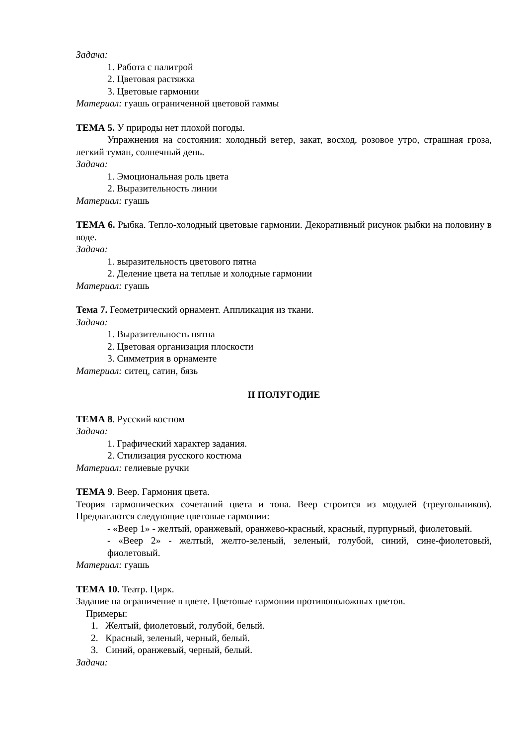Задача:
1. Работа с палитрой
2. Цветовая растяжка
3. Цветовые гармонии
Материал: гуашь ограниченной цветовой гаммы
ТЕМА 5. У природы нет плохой погоды.
Упражнения на состояния: холодный ветер, закат, восход, розовое утро, страшная гроза, легкий туман, солнечный день.
Задача:
1. Эмоциональная роль цвета
2. Выразительность линии
Материал: гуашь
ТЕМА 6. Рыбка. Тепло-холодный цветовые гармонии. Декоративный рисунок рыбки на половину в воде.
Задача:
1. выразительность цветового пятна
2. Деление цвета на теплые и холодные гармонии
Материал: гуашь
Тема 7. Геометрический орнамент. Аппликация из ткани.
Задача:
1. Выразительность пятна
2. Цветовая организация плоскости
3. Симметрия в орнаменте
Материал: ситец, сатин, бязь
II ПОЛУГОДИЕ
ТЕМА 8. Русский костюм
Задача:
1. Графический характер задания.
2. Стилизация русского костюма
Материал: гелиевые ручки
ТЕМА 9. Веер. Гармония цвета.
Теория гармонических сочетаний цвета и тона. Веер строится из модулей (треугольников). Предлагаются следующие цветовые гармонии:
- «Веер 1» - желтый, оранжевый, оранжево-красный, красный, пурпурный, фиолетовый.
- «Веер 2» - желтый, желто-зеленый, зеленый, голубой, синий, сине-фиолетовый, фиолетовый.
Материал: гуашь
ТЕМА 10. Театр. Цирк.
Задание на ограничение в цвете. Цветовые гармонии противоположных цветов.
Примеры:
1. Желтый, фиолетовый, голубой, белый.
2. Красный, зеленый, черный, белый.
3. Синий, оранжевый, черный, белый.
Задачи: